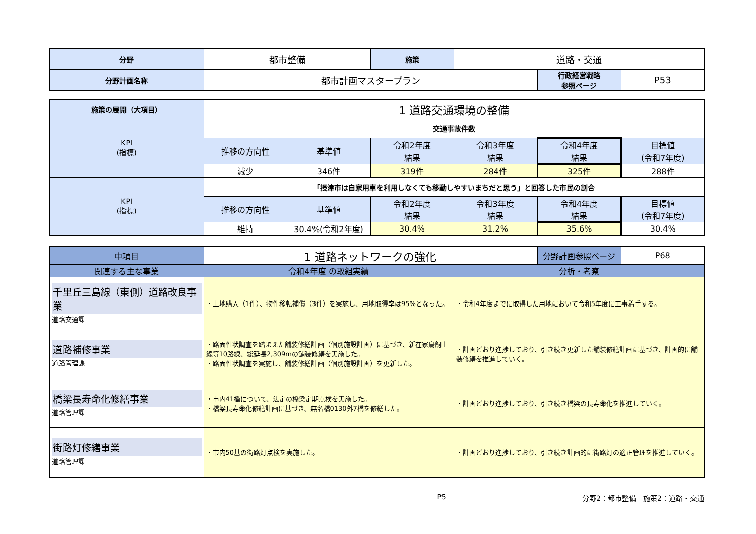| 分野 | 都市整備 | 施策 | 道路・交通 | | |
| 分野計画名称 | 都市計画マスタープラン | | | 行政経営戦略 参照ページ | P53 |
| 施策の展開（大項目） | 1 道路交通環境の整備 | | | | | |
| KPI (指標) | 交通事故件数 | | | | | |
| | 推移の方向性 | 基準値 | 令和2年度 結果 | 令和3年度 結果 | 令和4年度 結果 | 目標値 (令和7年度) |
| | 減少 | 346件 | 319件 | 284件 | 325件 | 288件 |
| KPI (指標) | 「摂津市は自家用車を利用しなくても移動しやすいまちだと思う」と回答した市民の割合 | | | | | |
| | 推移の方向性 | 基準値 | 令和2年度 結果 | 令和3年度 結果 | 令和4年度 結果 | 目標値 (令和7年度) |
| | 維持 | 30.4%(令和2年度) | 30.4% | 31.2% | 35.6% | 30.4% |
| 中項目 | 1 道路ネットワークの強化 | | 分野計画参照ページ | P68 |
| 関連する主な事業 | 令和4年度 の取組実績 | 分析・考察 | | |
| 千里丘三島線（東側）道路改良事業 道路交通課 | ・土地購入（1件）、物件移転補償（3件）を実施し、用地取得率は95%となった。 | ・令和4年度までに取得した用地において令和5年度に工事着手する。 | | |
| 道路補修事業 道路管理課 | ・路面性状調査を踏まえた舗装修繕計画（個別施設計画）に基づき、新在家鳥飼上線等10路線、総延長2,309mの舗装修繕を実施した。 ・路面性状調査を実施し、舗装修繕計画（個別施設計画）を更新した。 | ・計画どおり進捗しており、引き続き更新した舗装修繕計画に基づき、計画的に舗装修繕を推進していく。 | | |
| 橋梁長寿命化修繕事業 道路管理課 | ・市内41橋について、法定の橋梁定期点検を実施した。 ・橋梁長寿命化修繕計画に基づき、無名橋0130外7橋を修繕した。 | ・計画どおり進捗しており、引き続き橋梁の長寿命化を推進していく。 | | |
| 街路灯修繕事業 道路管理課 | ・市内50基の街路灯点検を実施した。 | ・計画どおり進捗しており、引き続き計画的に街路灯の適正管理を推進していく。 | | |
P5 分野2：都市整備　施策2：道路・交通